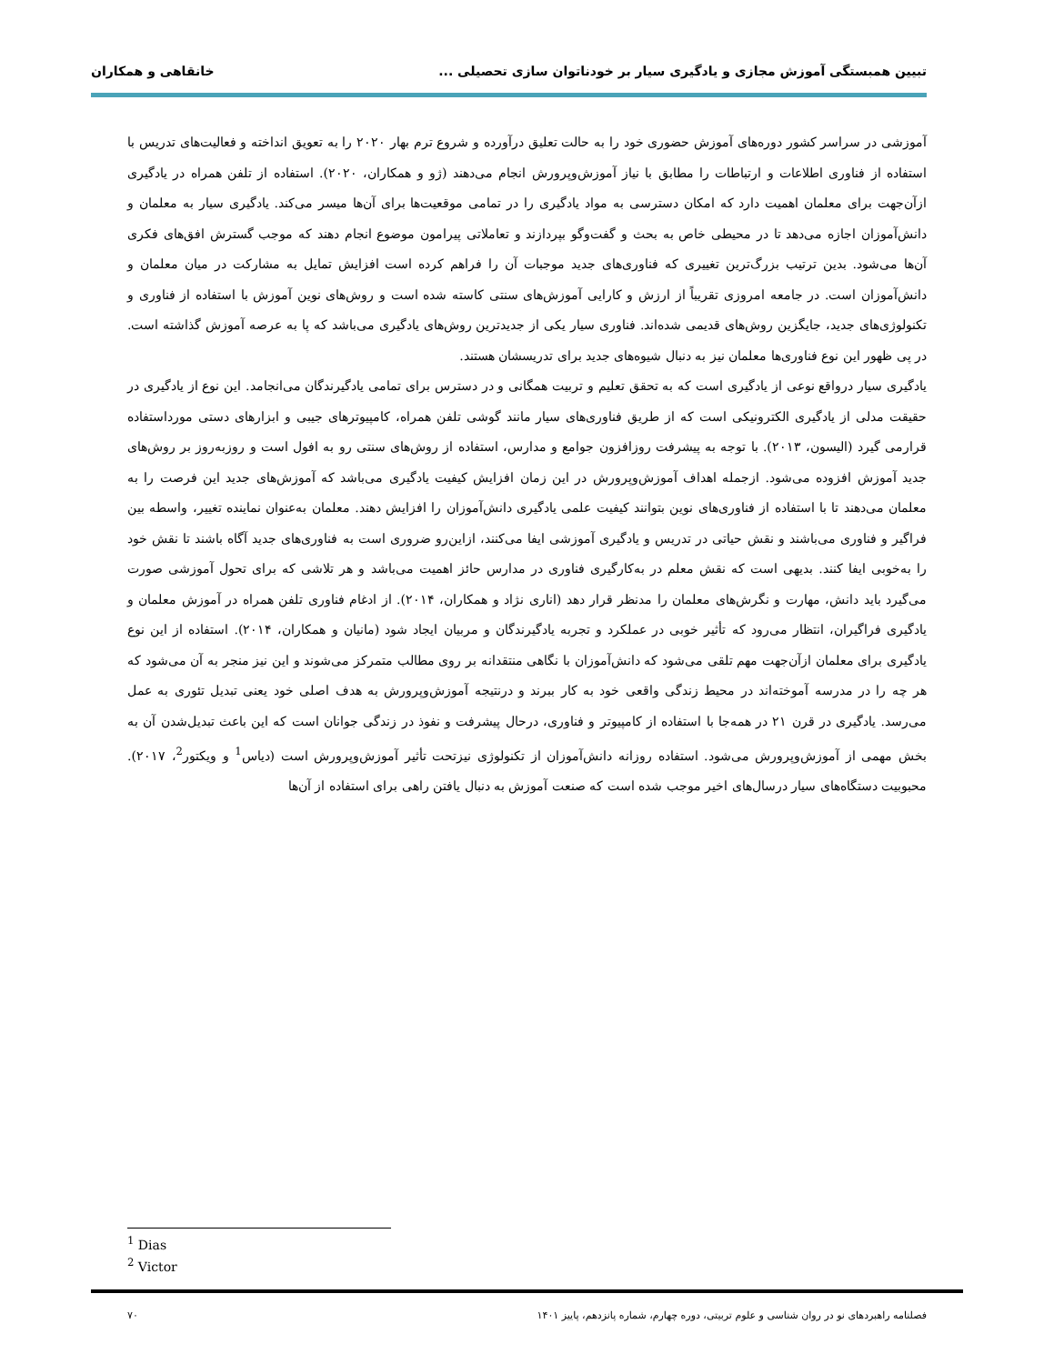تبیین همبستگی آموزش مجازی و یادگیری سیار بر خودناتوان سازی تحصیلی ... خانقاهی و همکاران
آموزشی در سراسر کشور دوره‌های آموزش حضوری خود را به حالت تعلیق درآورده و شروع ترم بهار ۲۰۲۰ را به تعویق انداخته و فعالیت‌های تدریس با استفاده از فناوری اطلاعات و ارتباطات را مطابق با نیاز آموزش‌وپرورش انجام می‌دهند (ژو و همکاران، ۲۰۲۰). استفاده از تلفن همراه در یادگیری ازآن‌جهت برای معلمان اهمیت دارد که امکان دسترسی به مواد یادگیری را در تمامی موقعیت‌ها برای آن‌ها میسر می‌کند. یادگیری سیار به معلمان و دانش‌آموزان اجازه می‌دهد تا در محیطی خاص به بحث و گفت‌وگو بپردازند و تعاملاتی پیرامون موضوع انجام دهند که موجب گسترش افق‌های فکری آن‌ها می‌شود. بدین ترتیب بزرگ‌ترین تغییری که فناوری‌های جدید موجبات آن را فراهم کرده است افزایش تمایل به مشارکت در میان معلمان و دانش‌آموزان است. در جامعه امروزی تقریباً از ارزش و کارایی آموزش‌های سنتی کاسته شده است و روش‌های نوین آموزش با استفاده از فناوری و تکنولوژی‌های جدید، جایگزین روش‌های قدیمی شده‌اند. فناوری سیار یکی از جدیدترین روش‌های یادگیری می‌باشد که پا به عرصه آموزش گذاشته است. در پی ظهور این نوع فناوری‌ها معلمان نیز به دنبال شیوه‌های جدید برای تدریسشان هستند.
یادگیری سیار درواقع نوعی از یادگیری است که به تحقق تعلیم و تربیت همگانی و در دسترس برای تمامی یادگیرندگان می‌انجامد. این نوع از یادگیری در حقیقت مدلی از یادگیری الکترونیکی است که از طریق فناوری‌های سیار مانند گوشی تلفن همراه، کامپیوترهای جیبی و ابزارهای دستی مورداستفاده قرارمی گیرد (الیسون، ۲۰۱۳). با توجه به پیشرفت روزافزون جوامع و مدارس، استفاده از روش‌های سنتی رو به افول است و روزبه‌روز بر روش‌های جدید آموزش افزوده می‌شود. ازجمله اهداف آموزش‌وپرورش در این زمان افزایش کیفیت یادگیری می‌باشد که آموزش‌های جدید این فرصت را به معلمان می‌دهند تا با استفاده از فناوری‌های نوین بتوانند کیفیت علمی یادگیری دانش‌آموزان را افزایش دهند. معلمان به‌عنوان نماینده تغییر، واسطه بین فراگیر و فناوری می‌باشند و نقش حیاتی در تدریس و یادگیری آموزشی ایفا می‌کنند، ازاین‌رو ضروری است به فناوری‌های جدید آگاه باشند تا نقش خود را به‌خوبی ایفا کنند. بدیهی است که نقش معلم در به‌کارگیری فناوری در مدارس حائز اهمیت می‌باشد و هر تلاشی که برای تحول آموزشی صورت می‌گیرد باید دانش، مهارت و نگرش‌های معلمان را مدنظر قرار دهد (اناری نژاد و همکاران، ۲۰۱۴). از ادغام فناوری تلفن همراه در آموزش معلمان و یادگیری فراگیران، انتظار می‌رود که تأثیر خوبی در عملکرد و تجربه یادگیرندگان و مربیان ایجاد شود (مانیان و همکاران، ۲۰۱۴). استفاده از این نوع یادگیری برای معلمان ازآن‌جهت مهم تلقی می‌شود که دانش‌آموزان با نگاهی منتقدانه بر روی مطالب متمرکز می‌شوند و این نیز منجر به آن می‌شود که هر چه را در مدرسه آموخته‌اند در محیط زندگی واقعی خود به کار ببرند و درنتیجه آموزش‌وپرورش به هدف اصلی خود یعنی تبدیل تئوری به عمل می‌رسد. یادگیری در قرن ۲۱ در همه‌جا با استفاده از کامپیوتر و فناوری، درحال پیشرفت و نفوذ در زندگی جوانان است که این باعث تبدیل‌شدن آن به بخش مهمی از آموزش‌وپرورش می‌شود. استفاده روزانه دانش‌آموزان از تکنولوژی نیزتحت تأثیر آموزش‌وپرورش است (دیاس<sup>1</sup> و ویکتور<sup>2</sup>، ۲۰۱۷). محبوبیت دستگاه‌های سیار درسال‌های اخیر موجب شده است که صنعت آموزش به دنبال یافتن راهی برای استفاده از آن‌ها
<sup>1</sup> Dias
<sup>2</sup> Victor
فصلنامه راهبردهای نو در روان شناسی و علوم تربیتی، دوره چهارم، شماره پانزدهم، پاییز ۱۴۰۱ ۷۰